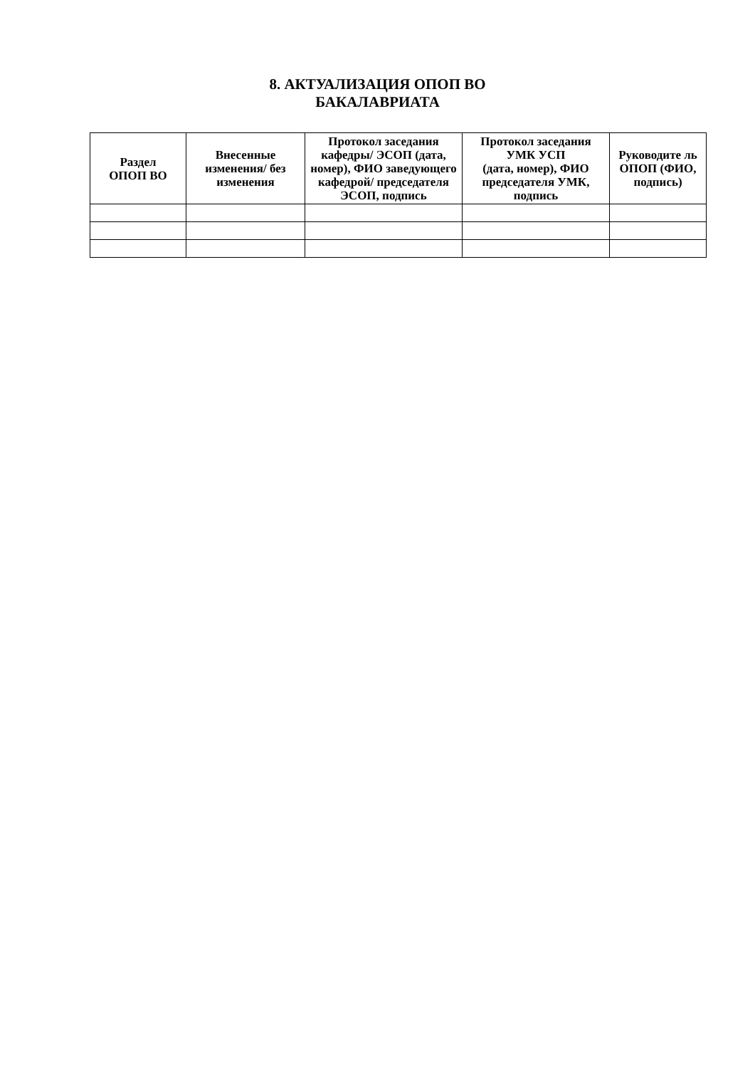8. АКТУАЛИЗАЦИЯ ОПОП ВО
БАКАЛАВРИАТА
| Раздел ОПОП ВО | Внесенные изменения/ без изменения | Протокол заседания кафедры/ ЭСОП (дата, номер), ФИО заведующего кафедрой/ председателя ЭСОП, подпись | Протокол заседания УМК УСП (дата, номер), ФИО председателя УМК, подпись | Руководите ль ОПОП (ФИО, подпись) |
| --- | --- | --- | --- | --- |